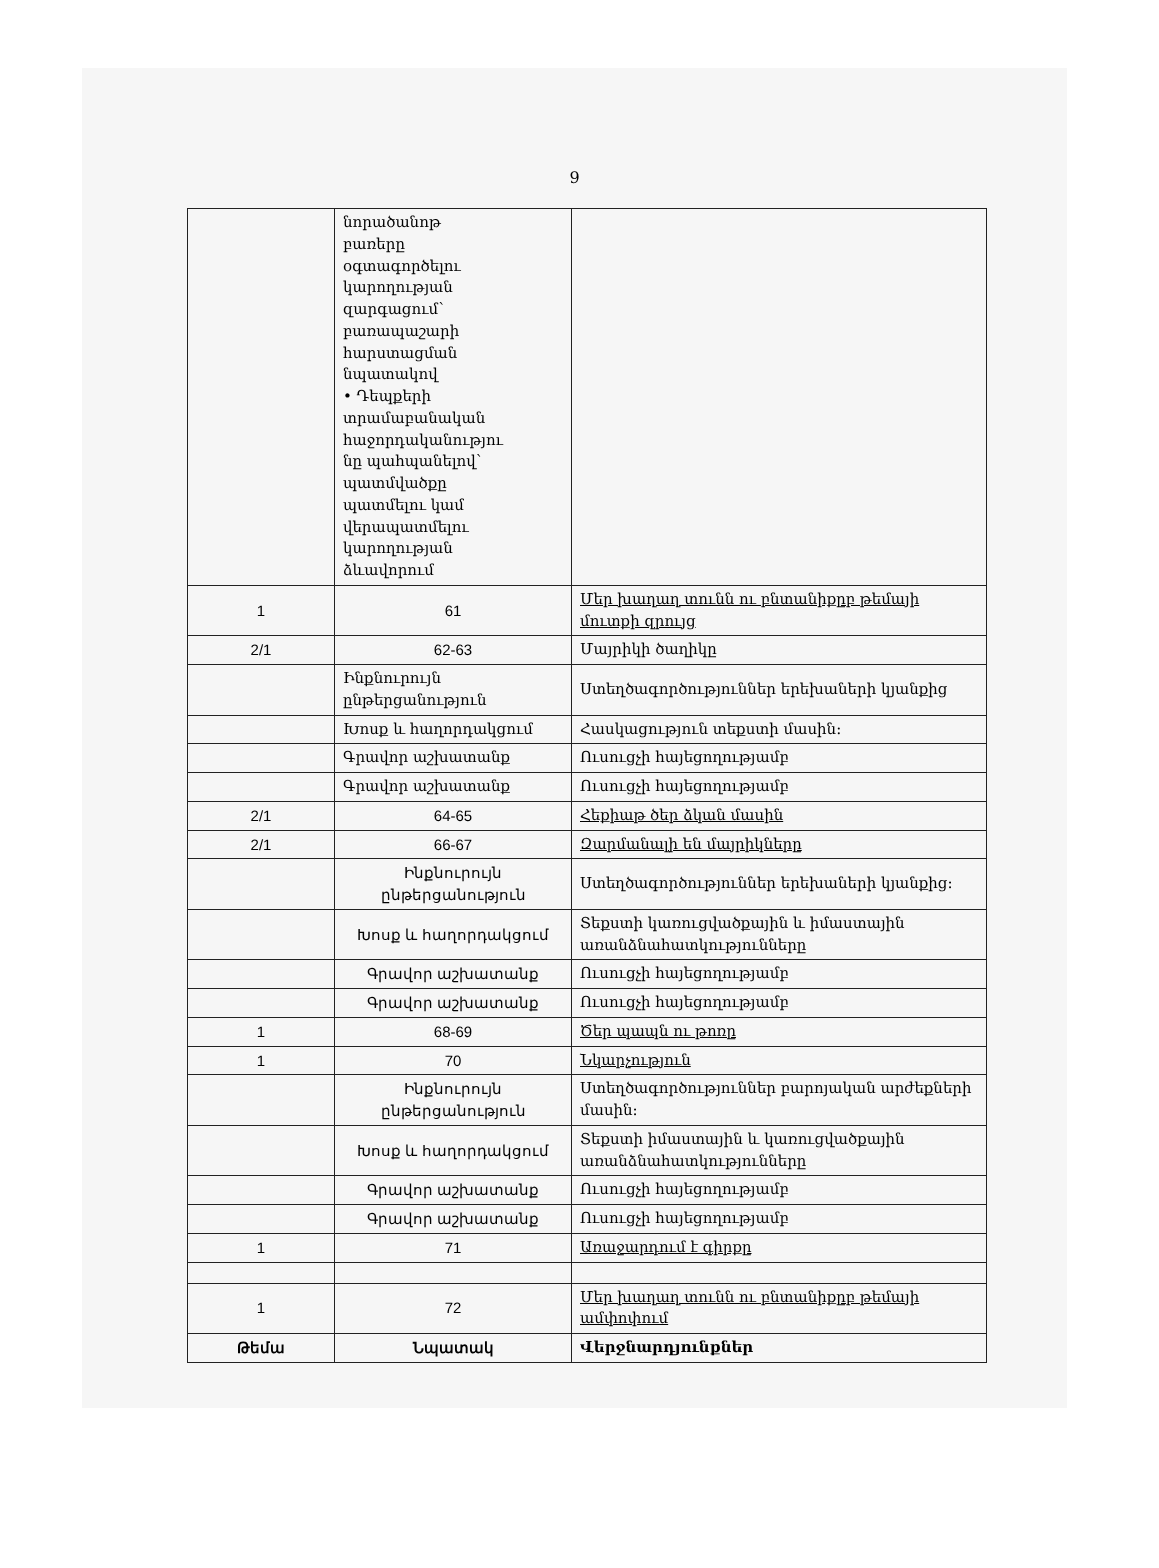9
| | նորածանոթ բառերը օգտագործելու կարողության զարգացում՝ բառապաշարի հարստացման նպատակով • Դեպքերի տրամաբանական հաջորդականությու նը պահպանելով՝ պատմվածքը պատմելու կամ վերապատմելու կարողության ձևավորում | |
| 1 | 61 | Մեր խաղաղ տունն ու բնտանիքըբ թեմայի մուտքի զրույց |
| 2/1 | 62-63 | Մայրիկի ծաղիկը |
| | Ինքնուրույն ընթերցանություն | Ստեղծագործություններ երեխաների կյանքից |
| | Խոսք և հաղորդակցում | Հասկացություն տեքստի մասին: |
| | Գրավոր աշխատանք | Ուսուցչի հայեցողությամբ |
| | Գրավոր աշխատանք | Ուսուցչի հայեցողությամբ |
| 2/1 | 64-65 | Հեքիաթ ծեր ձկան մասին |
| 2/1 | 66-67 | Զարմանալի են մայրիկները |
| | Ինքնուրույն ընթերցանություն | Ստեղծագործություններ երեխաների կյանքից: |
| | Խոսք և հաղորդակցում | Տեքստի կառուցվածքային և իմաստային առանձնահատկությունները |
| | Գրավոր աշխատանք | Ուսուցչի հայեցողությամբ |
| | Գրավոր աշխատանք | Ուսուցչի հայեցողությամբ |
| 1 | 68-69 | Ծեր պապն ու թոռը |
| 1 | 70 | Նկարչություն |
| | Ինքնուրույն ընթերցանություն | Ստեղծագործություններ բարոյական արժեքների մասին: |
| | Խոսք և հաղորդակցում | Տեքստի իմաստային և կառուցվածքային առանձնահատկությունները |
| | Գրավոր աշխատանք | Ուսուցչի հայեցողությամբ |
| | Գրավոր աշխատանք | Ուսուցչի հայեցողությամբ |
| 1 | 71 | Առաջարդում է գիրքը |
| 1 | 72 | Մեր խաղաղ տունն ու բնտանիքըբ թեմայի ամփոփում |
| Թեմա | Նպատակ | Վերջնարդյունքներ |